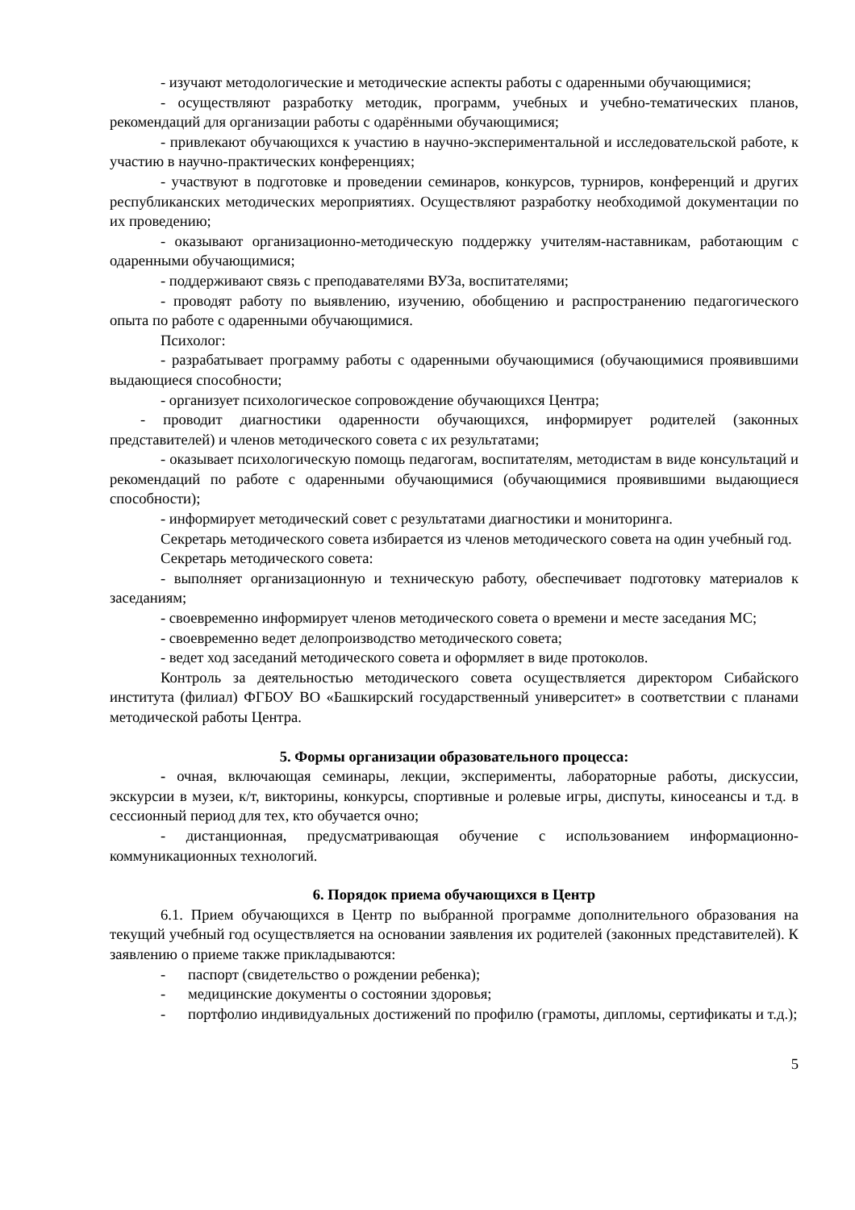- изучают методологические и методические аспекты работы с одаренными обучающимися;
- осуществляют разработку методик, программ, учебных и учебно-тематических планов, рекомендаций для организации работы с одарёнными обучающимися;
- привлекают обучающихся к участию в научно-экспериментальной и исследовательской работе, к участию в научно-практических конференциях;
- участвуют в подготовке и проведении семинаров, конкурсов, турниров, конференций и других республиканских методических мероприятиях. Осуществляют разработку необходимой документации по их проведению;
- оказывают организационно-методическую поддержку учителям-наставникам, работающим с одаренными обучающимися;
- поддерживают связь с преподавателями ВУЗа, воспитателями;
- проводят работу по выявлению, изучению, обобщению и распространению педагогического опыта по работе с одаренными обучающимися.
Психолог:
- разрабатывает программу работы с одаренными обучающимися (обучающимися проявившими выдающиеся способности;
- организует психологическое сопровождение обучающихся Центра;
- проводит диагностики одаренности обучающихся, информирует родителей (законных представителей) и членов методического совета с их результатами;
- оказывает психологическую помощь педагогам, воспитателям, методистам в виде консультаций и рекомендаций по работе с одаренными обучающимися (обучающимися проявившими выдающиеся способности);
- информирует методический совет с результатами диагностики и мониторинга.
Секретарь методического совета избирается из членов методического совета на один учебный год.
Секретарь методического совета:
- выполняет организационную и техническую работу, обеспечивает подготовку материалов к заседаниям;
- своевременно информирует членов методического совета о времени и месте заседания МС;
- своевременно ведет делопроизводство методического совета;
- ведет ход заседаний методического совета и оформляет в виде протоколов.
Контроль за деятельностью методического совета осуществляется директором Сибайского института (филиал) ФГБОУ ВО «Башкирский государственный университет» в соответствии с планами методической работы Центра.
5. Формы организации образовательного процесса:
- очная, включающая семинары, лекции, эксперименты, лабораторные работы, дискуссии, экскурсии в музеи, к/т, викторины, конкурсы, спортивные и ролевые игры, диспуты, киносеансы и т.д. в сессионный период для тех, кто обучается очно;
- дистанционная, предусматривающая обучение с использованием информационно-коммуникационных технологий.
6. Порядок приема обучающихся в Центр
6.1. Прием обучающихся в Центр по выбранной программе дополнительного образования на текущий учебный год осуществляется на основании заявления их родителей (законных представителей). К заявлению о приеме также прикладываются:
- паспорт (свидетельство о рождении ребенка);
- медицинские документы о состоянии здоровья;
- портфолио индивидуальных достижений по профилю (грамоты, дипломы, сертификаты и т.д.);
5